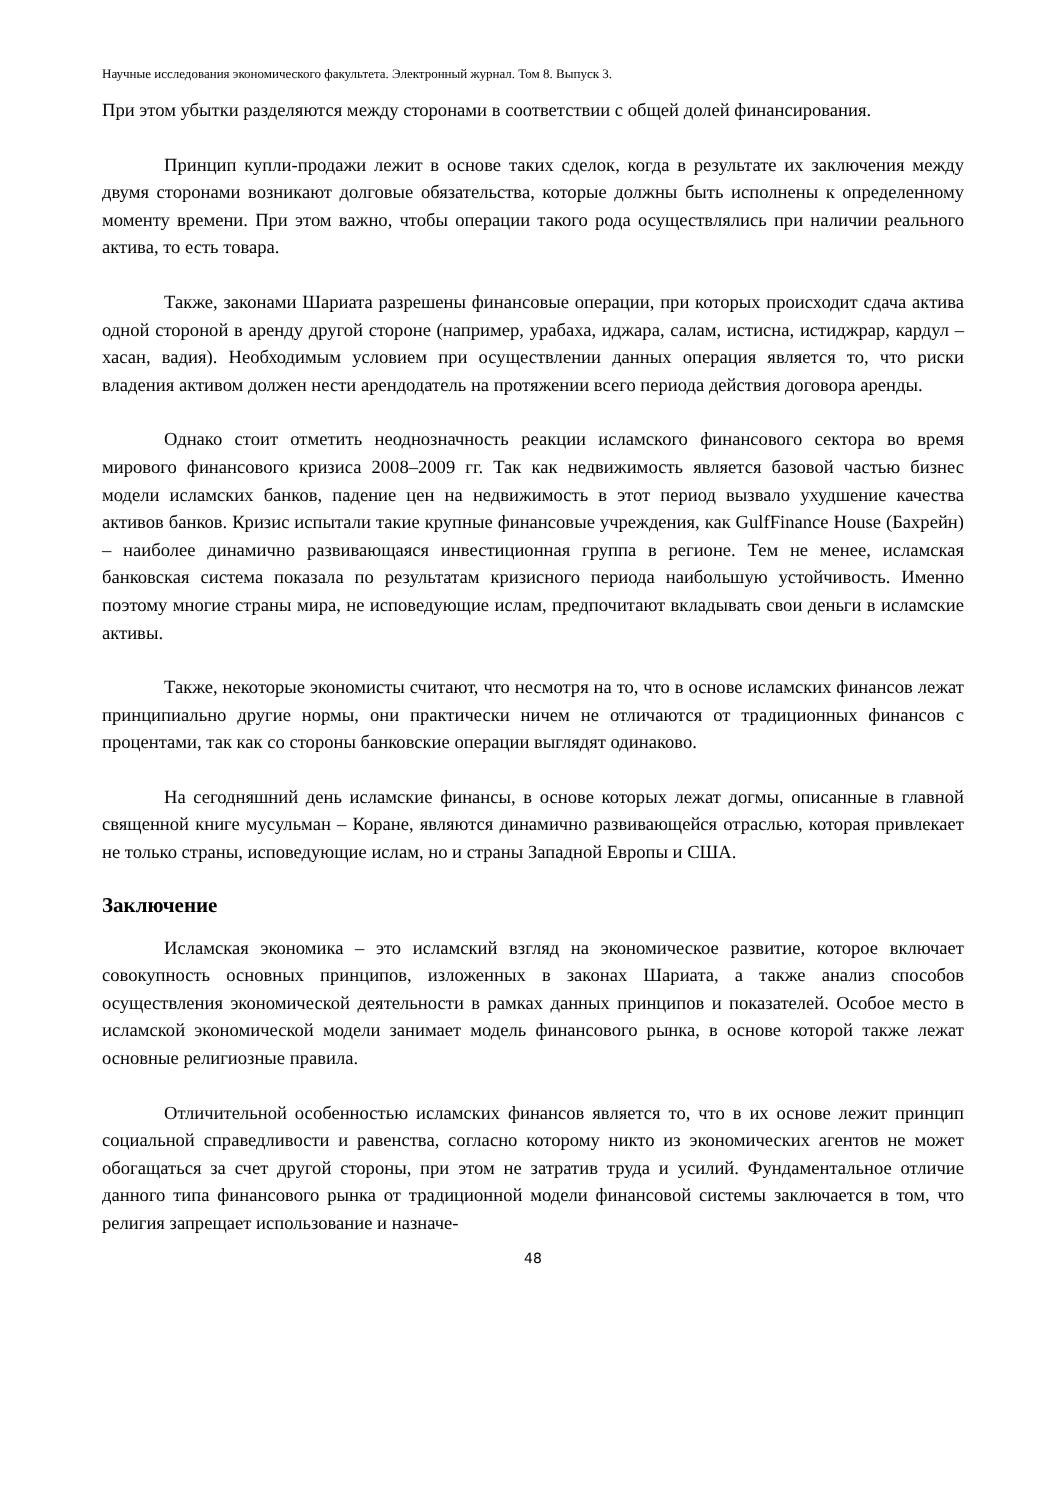Научные исследования экономического факультета. Электронный журнал. Том 8. Выпуск 3.
При этом убытки разделяются между сторонами в соответствии с общей долей финансирования.
Принцип купли-продажи лежит в основе таких сделок, когда в результате их заключения между двумя сторонами возникают долговые обязательства, которые должны быть исполнены к определенному моменту времени. При этом важно, чтобы операции такого рода осуществлялись при наличии реального актива, то есть товара.
Также, законами Шариата разрешены финансовые операции, при которых происходит сдача актива одной стороной в аренду другой стороне (например, урабаха, иджара, салам, истисна, истиджрар, кардул – хасан, вадия). Необходимым условием при осуществлении данных операция является то, что риски владения активом должен нести арендодатель на протяжении всего периода действия договора аренды.
Однако стоит отметить неоднозначность реакции исламского финансового сектора во время мирового финансового кризиса 2008–2009 гг. Так как недвижимость является базовой частью бизнес модели исламских банков, падение цен на недвижимость в этот период вызвало ухудшение качества активов банков. Кризис испытали такие крупные финансовые учреждения, как GulfFinance House (Бахрейн) – наиболее динамично развивающаяся инвестиционная группа в регионе. Тем не менее, исламская банковская система показала по результатам кризисного периода наибольшую устойчивость. Именно поэтому многие страны мира, не исповедующие ислам, предпочитают вкладывать свои деньги в исламские активы.
Также, некоторые экономисты считают, что несмотря на то, что в основе исламских финансов лежат принципиально другие нормы, они практически ничем не отличаются от традиционных финансов с процентами, так как со стороны банковские операции выглядят одинаково.
На сегодняшний день исламские финансы, в основе которых лежат догмы, описанные в главной священной книге мусульман – Коране, являются динамично развивающейся отраслью, которая привлекает не только страны, исповедующие ислам, но и страны Западной Европы и США.
Заключение
Исламская экономика – это исламский взгляд на экономическое развитие, которое включает совокупность основных принципов, изложенных в законах Шариата, а также анализ способов осуществления экономической деятельности в рамках данных принципов и показателей. Особое место в исламской экономической модели занимает модель финансового рынка, в основе которой также лежат основные религиозные правила.
Отличительной особенностью исламских финансов является то, что в их основе лежит принцип социальной справедливости и равенства, согласно которому никто из экономических агентов не может обогащаться за счет другой стороны, при этом не затратив труда и усилий. Фундаментальное отличие данного типа финансового рынка от традиционной модели финансовой системы заключается в том, что религия запрещает использование и назначе-
48